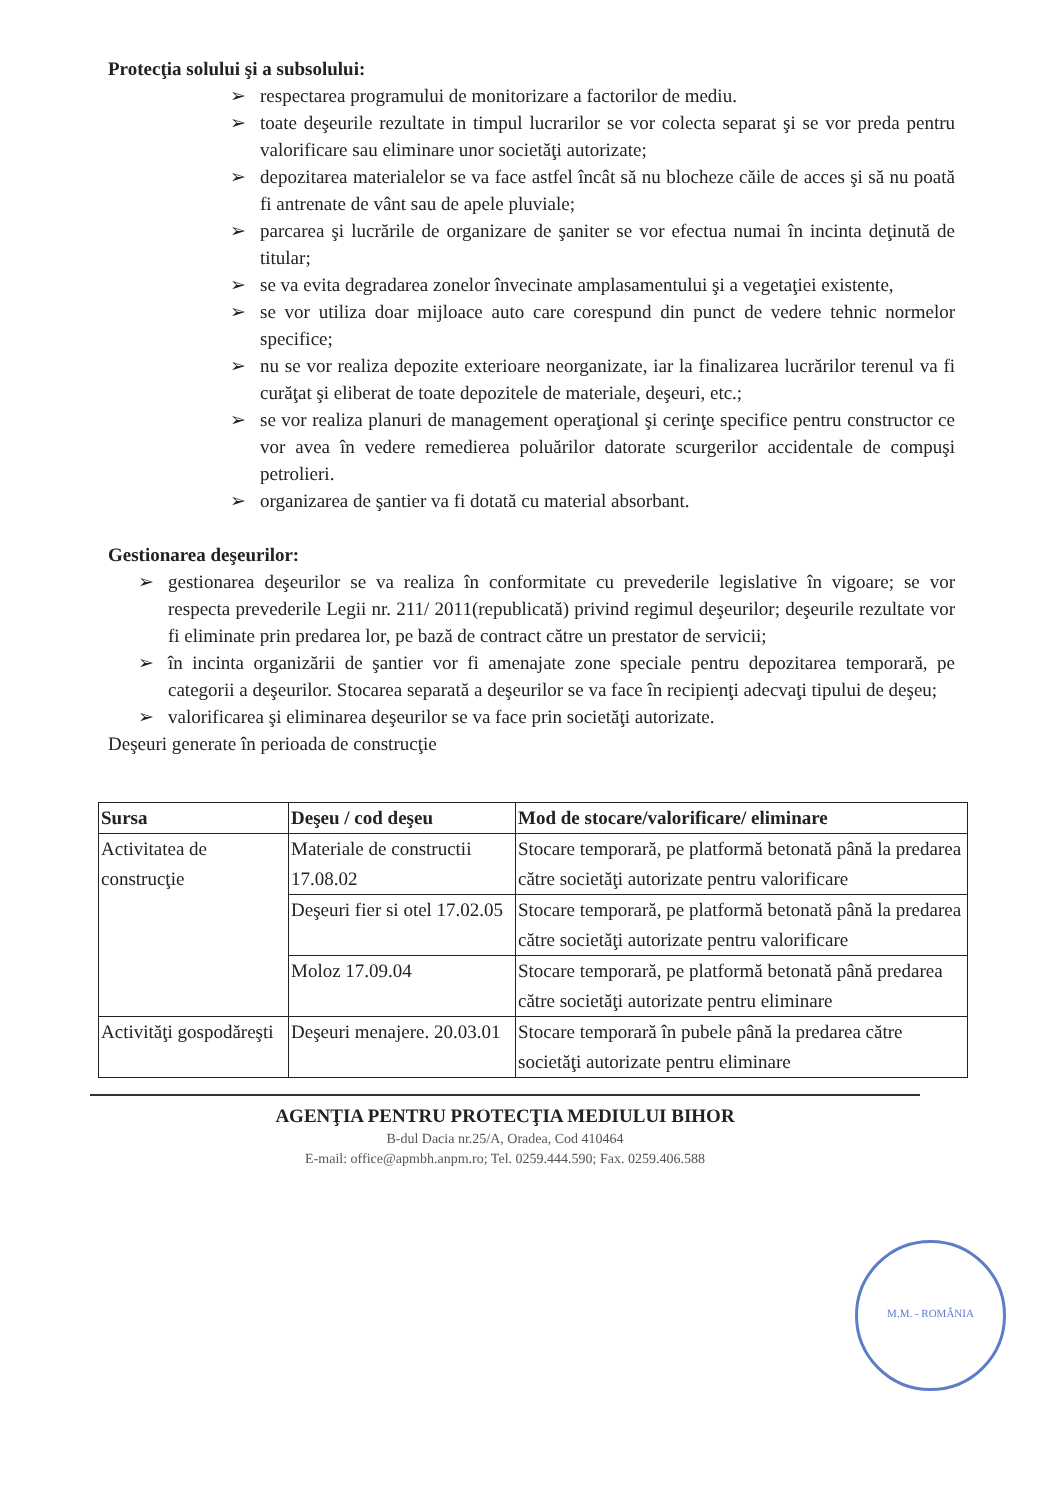Protecţia solului şi a subsolului:
➢ respectarea programului de monitorizare a factorilor de mediu.
➢ toate deşeurile rezultate in timpul lucrarilor se vor colecta separat şi se vor preda pentru valorificare sau eliminare unor societăţi autorizate;
➢ depozitarea materialelor se va face astfel încât să nu blocheze căile de acces şi să nu poată fi antrenate de vânt sau de apele pluviale;
➢ parcarea şi lucrările de organizare de şaniter se vor efectua numai în incinta deţinută de titular;
➢ se va evita degradarea zonelor învecinate amplasamentului şi a vegetaţiei existente,
➢ se vor utiliza doar mijloace auto care corespund din punct de vedere tehnic normelor specifice;
➢ nu se vor realiza depozite exterioare neorganizate, iar la finalizarea lucrărilor terenul va fi curăţat şi eliberat de toate depozitele de materiale, deşeuri, etc.;
➢ se vor realiza planuri de management operaţional şi cerinţe specifice pentru constructor ce vor avea în vedere remedierea poluărilor datorate scurgerilor accidentale de compuşi petrolieri.
➢ organizarea de şantier va fi dotată cu material absorbant.
Gestionarea deşeurilor:
➢ gestionarea deşeurilor se va realiza în conformitate cu prevederile legislative în vigoare; se vor respecta prevederile Legii nr. 211/ 2011(republicată) privind regimul deşeurilor; deşeurile rezultate vor fi eliminate prin predarea lor, pe bază de contract către un prestator de servicii;
➢ în incinta organizării de şantier vor fi amenajate zone speciale pentru depozitarea temporară, pe categorii a deşeurilor. Stocarea separată a deşeurilor se va face în recipienţi adecvaţi tipului de deşeu;
➢ valorificarea şi eliminarea deşeurilor se va face prin societăţi autorizate.
Deşeuri generate în perioada de construcţie
| Sursa | Deşeu / cod deşeu | Mod de stocare/valorificare/ eliminare |
| --- | --- | --- |
| Activitatea de construcţie | Materiale de constructii 17.08.02 | Stocare temporară, pe platformă betonată până la predarea către societăţi autorizate pentru valorificare |
| | Deşeuri fier si otel 17.02.05 | Stocare temporară, pe platformă betonată până la predarea către societăţi autorizate pentru valorificare |
| | Moloz 17.09.04 | Stocare temporară, pe platformă betonată până predarea către societăţi autorizate pentru eliminare |
| Activităţi gospodăreşti | Deşeuri menajere. 20.03.01 | Stocare temporară în pubele până la predarea către societăţi autorizate pentru eliminare |
AGENŢIA PENTRU PROTECŢIA MEDIULUI BIHOR
B-dul Dacia nr.25/A, Oradea, Cod 410464
E-mail: office@apmbh.anpm.ro; Tel. 0259.444.590; Fax. 0259.406.588
M.M. - ROMÂNIA